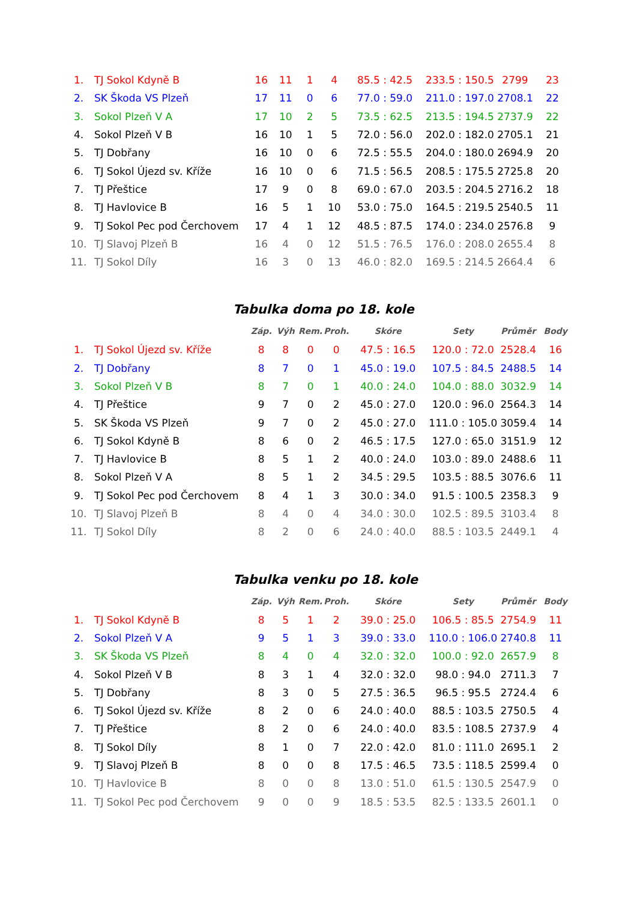| 1. | TJ Sokol Kdyně B | 16 | 11 | 1 | 4 | 85.5 : 42.5 | 233.5 : 150.5 | 2799 | 23 |
| 2. | SK Škoda VS Plzeň | 17 | 11 | 0 | 6 | 77.0 : 59.0 | 211.0 : 197.0 | 2708.1 | 22 |
| 3. | Sokol Plzeň V A | 17 | 10 | 2 | 5 | 73.5 : 62.5 | 213.5 : 194.5 | 2737.9 | 22 |
| 4. | Sokol Plzeň V B | 16 | 10 | 1 | 5 | 72.0 : 56.0 | 202.0 : 182.0 | 2705.1 | 21 |
| 5. | TJ Dobřany | 16 | 10 | 0 | 6 | 72.5 : 55.5 | 204.0 : 180.0 | 2694.9 | 20 |
| 6. | TJ Sokol Újezd sv. Kříže | 16 | 10 | 0 | 6 | 71.5 : 56.5 | 208.5 : 175.5 | 2725.8 | 20 |
| 7. | TJ Přeštice | 17 | 9 | 0 | 8 | 69.0 : 67.0 | 203.5 : 204.5 | 2716.2 | 18 |
| 8. | TJ Havlovice B | 16 | 5 | 1 | 10 | 53.0 : 75.0 | 164.5 : 219.5 | 2540.5 | 11 |
| 9. | TJ Sokol Pec pod Čerchovem | 17 | 4 | 1 | 12 | 48.5 : 87.5 | 174.0 : 234.0 | 2576.8 | 9 |
| 10. | TJ Slavoj Plzeň B | 16 | 4 | 0 | 12 | 51.5 : 76.5 | 176.0 : 208.0 | 2655.4 | 8 |
| 11. | TJ Sokol Díly | 16 | 3 | 0 | 13 | 46.0 : 82.0 | 169.5 : 214.5 | 2664.4 | 6 |
Tabulka doma po 18. kole
| | | Záp. | Výh | Rem. | Proh. | Skóre | Sety | Průměr | Body |
| 1. | TJ Sokol Újezd sv. Kříže | 8 | 8 | 0 | 0 | 47.5 : 16.5 | 120.0 : 72.0 | 2528.4 | 16 |
| 2. | TJ Dobřany | 8 | 7 | 0 | 1 | 45.0 : 19.0 | 107.5 : 84.5 | 2488.5 | 14 |
| 3. | Sokol Plzeň V B | 8 | 7 | 0 | 1 | 40.0 : 24.0 | 104.0 : 88.0 | 3032.9 | 14 |
| 4. | TJ Přeštice | 9 | 7 | 0 | 2 | 45.0 : 27.0 | 120.0 : 96.0 | 2564.3 | 14 |
| 5. | SK Škoda VS Plzeň | 9 | 7 | 0 | 2 | 45.0 : 27.0 | 111.0 : 105.0 | 3059.4 | 14 |
| 6. | TJ Sokol Kdyně B | 8 | 6 | 0 | 2 | 46.5 : 17.5 | 127.0 : 65.0 | 3151.9 | 12 |
| 7. | TJ Havlovice B | 8 | 5 | 1 | 2 | 40.0 : 24.0 | 103.0 : 89.0 | 2488.6 | 11 |
| 8. | Sokol Plzeň V A | 8 | 5 | 1 | 2 | 34.5 : 29.5 | 103.5 : 88.5 | 3076.6 | 11 |
| 9. | TJ Sokol Pec pod Čerchovem | 8 | 4 | 1 | 3 | 30.0 : 34.0 | 91.5 : 100.5 | 2358.3 | 9 |
| 10. | TJ Slavoj Plzeň B | 8 | 4 | 0 | 4 | 34.0 : 30.0 | 102.5 : 89.5 | 3103.4 | 8 |
| 11. | TJ Sokol Díly | 8 | 2 | 0 | 6 | 24.0 : 40.0 | 88.5 : 103.5 | 2449.1 | 4 |
Tabulka venku po 18. kole
| | | Záp. | Výh | Rem. | Proh. | Skóre | Sety | Průměr | Body |
| 1. | TJ Sokol Kdyně B | 8 | 5 | 1 | 2 | 39.0 : 25.0 | 106.5 : 85.5 | 2754.9 | 11 |
| 2. | Sokol Plzeň V A | 9 | 5 | 1 | 3 | 39.0 : 33.0 | 110.0 : 106.0 | 2740.8 | 11 |
| 3. | SK Škoda VS Plzeň | 8 | 4 | 0 | 4 | 32.0 : 32.0 | 100.0 : 92.0 | 2657.9 | 8 |
| 4. | Sokol Plzeň V B | 8 | 3 | 1 | 4 | 32.0 : 32.0 | 98.0 : 94.0 | 2711.3 | 7 |
| 5. | TJ Dobřany | 8 | 3 | 0 | 5 | 27.5 : 36.5 | 96.5 : 95.5 | 2724.4 | 6 |
| 6. | TJ Sokol Újezd sv. Kříže | 8 | 2 | 0 | 6 | 24.0 : 40.0 | 88.5 : 103.5 | 2750.5 | 4 |
| 7. | TJ Přeštice | 8 | 2 | 0 | 6 | 24.0 : 40.0 | 83.5 : 108.5 | 2737.9 | 4 |
| 8. | TJ Sokol Díly | 8 | 1 | 0 | 7 | 22.0 : 42.0 | 81.0 : 111.0 | 2695.1 | 2 |
| 9. | TJ Slavoj Plzeň B | 8 | 0 | 0 | 8 | 17.5 : 46.5 | 73.5 : 118.5 | 2599.4 | 0 |
| 10. | TJ Havlovice B | 8 | 0 | 0 | 8 | 13.0 : 51.0 | 61.5 : 130.5 | 2547.9 | 0 |
| 11. | TJ Sokol Pec pod Čerchovem | 9 | 0 | 0 | 9 | 18.5 : 53.5 | 82.5 : 133.5 | 2601.1 | 0 |